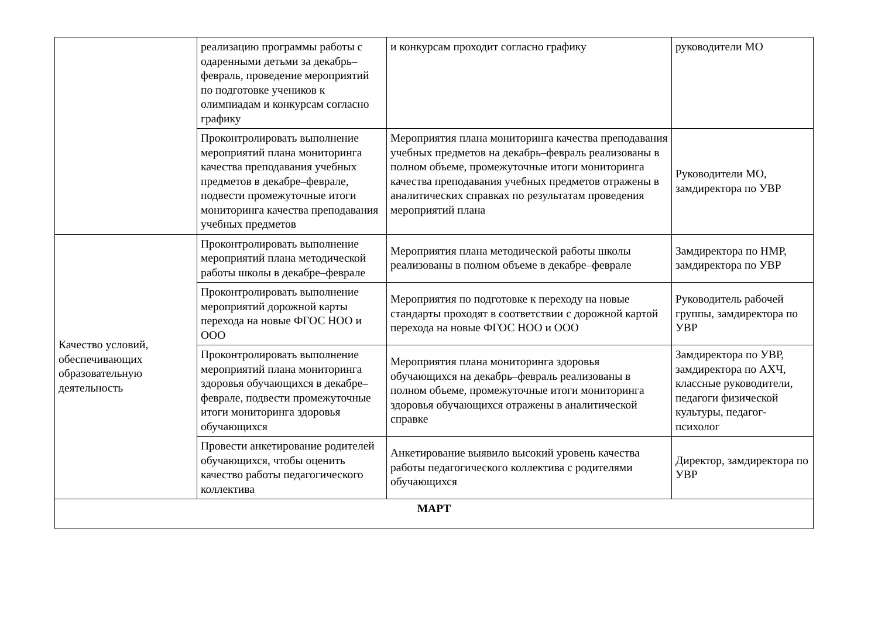| | реализацию программы работы с одаренными детьми за декабрь–февраль, проведение мероприятий по подготовке учеников к олимпиадам и конкурсам согласно графику | и конкурсам проходит согласно графику | руководители МО |
| | Проконтролировать выполнение мероприятий плана мониторинга качества преподавания учебных предметов в декабре–феврале, подвести промежуточные итоги мониторинга качества преподавания учебных предметов | Мероприятия плана мониторинга качества преподавания учебных предметов на декабрь–февраль реализованы в полном объеме, промежуточные итоги мониторинга качества преподавания учебных предметов отражены в аналитических справках по результатам проведения мероприятий плана | Руководители МО, замдиректора по УВР |
| Качество условий, обеспечивающих образовательную деятельность | Проконтролировать выполнение мероприятий плана методической работы школы в декабре–феврале | Мероприятия плана методической работы школы реализованы в полном объеме в декабре–феврале | Замдиректора по НМР, замдиректора по УВР |
| | Проконтролировать выполнение мероприятий дорожной карты перехода на новые ФГОС НОО и ООО | Мероприятия по подготовке к переходу на новые стандарты проходят в соответствии с дорожной картой перехода на новые ФГОС НОО и ООО | Руководитель рабочей группы, замдиректора по УВР |
| | Проконтролировать выполнение мероприятий плана мониторинга здоровья обучающихся в декабре–феврале, подвести промежуточные итоги мониторинга здоровья обучающихся | Мероприятия плана мониторинга здоровья обучающихся на декабрь–февраль реализованы в полном объеме, промежуточные итоги мониторинга здоровья обучающихся отражены в аналитической справке | Замдиректора по УВР, замдиректора по АХЧ, классные руководители, педагоги физической культуры, педагог-психолог |
| | Провести анкетирование родителей обучающихся, чтобы оценить качество работы педагогического коллектива | Анкетирование выявило высокий уровень качества работы педагогического коллектива с родителями обучающихся | Директор, замдиректора по УВР |
| МАРТ | | | |